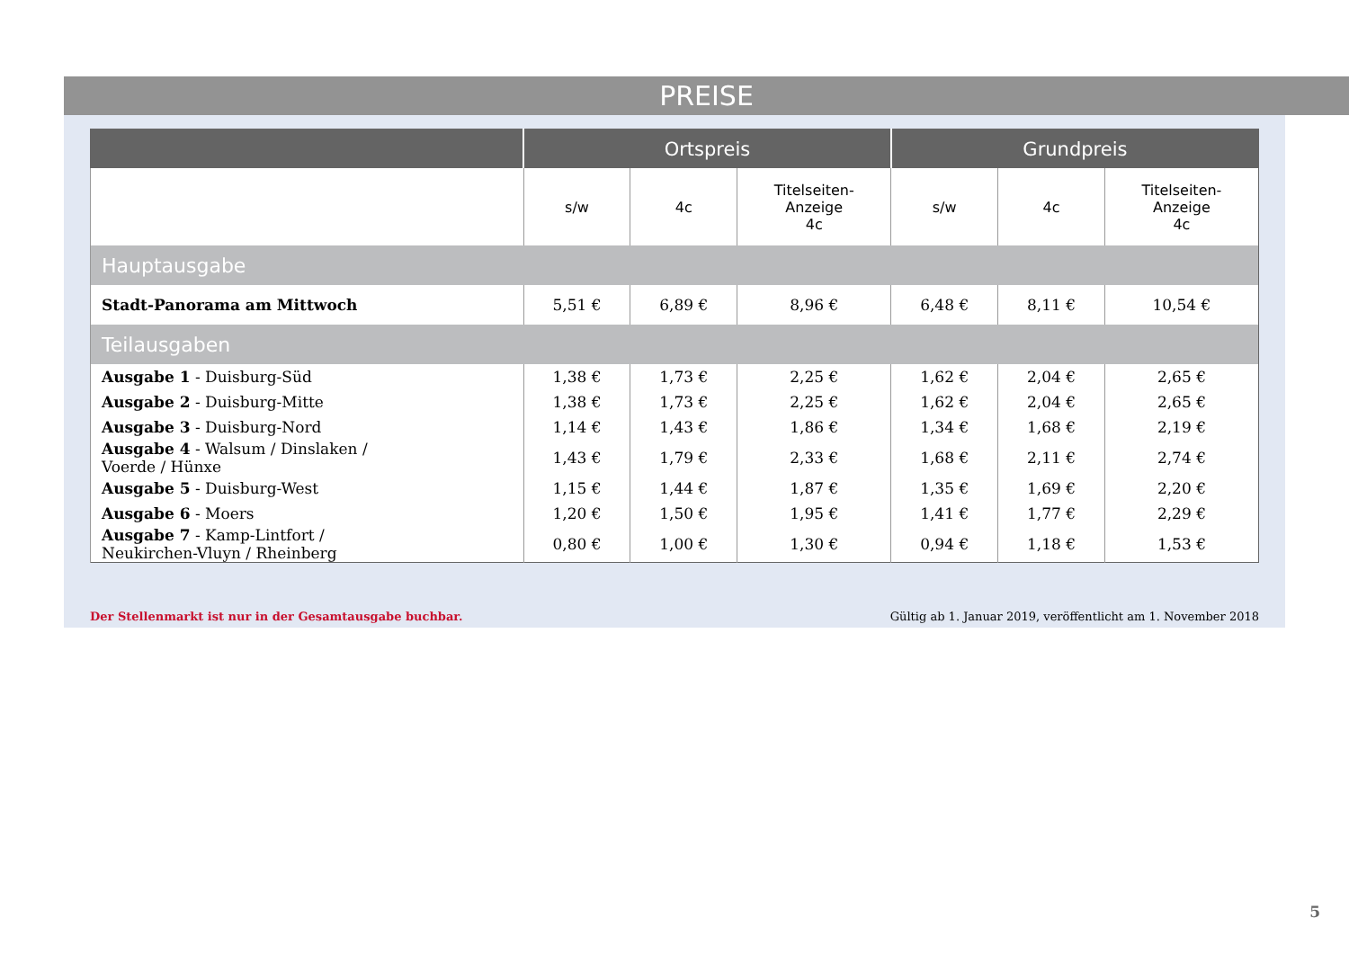PREISE
| | Ortspreis | | | Grundpreis | | |
| --- | --- | --- | --- | --- | --- | --- |
| | s/w | 4c | Titelseiten- Anzeige 4c | s/w | 4c | Titelseiten- Anzeige 4c |
| Hauptausgabe | | | | | | |
| Stadt-Panorama am Mittwoch | 5,51 € | 6,89 € | 8,96 € | 6,48 € | 8,11 € | 10,54 € |
| Teilausgaben | | | | | | |
| Ausgabe 1 - Duisburg-Süd | 1,38 € | 1,73 € | 2,25 € | 1,62 € | 2,04 € | 2,65 € |
| Ausgabe 2 - Duisburg-Mitte | 1,38 € | 1,73 € | 2,25 € | 1,62 € | 2,04 € | 2,65 € |
| Ausgabe 3 - Duisburg-Nord | 1,14 € | 1,43 € | 1,86 € | 1,34 € | 1,68 € | 2,19 € |
| Ausgabe 4 - Walsum / Dinslaken / Voerde / Hünxe | 1,43 € | 1,79 € | 2,33 € | 1,68 € | 2,11 € | 2,74 € |
| Ausgabe 5 - Duisburg-West | 1,15 € | 1,44 € | 1,87 € | 1,35 € | 1,69 € | 2,20 € |
| Ausgabe 6 - Moers | 1,20 € | 1,50 € | 1,95 € | 1,41 € | 1,77 € | 2,29 € |
| Ausgabe 7 - Kamp-Lintfort / Neukirchen-Vluyn / Rheinberg | 0,80 € | 1,00 € | 1,30 € | 0,94 € | 1,18 € | 1,53 € |
Der Stellenmarkt ist nur in der Gesamtausgabe buchbar.
Gültig ab 1. Januar 2019, veröffentlicht am 1. November 2018
5